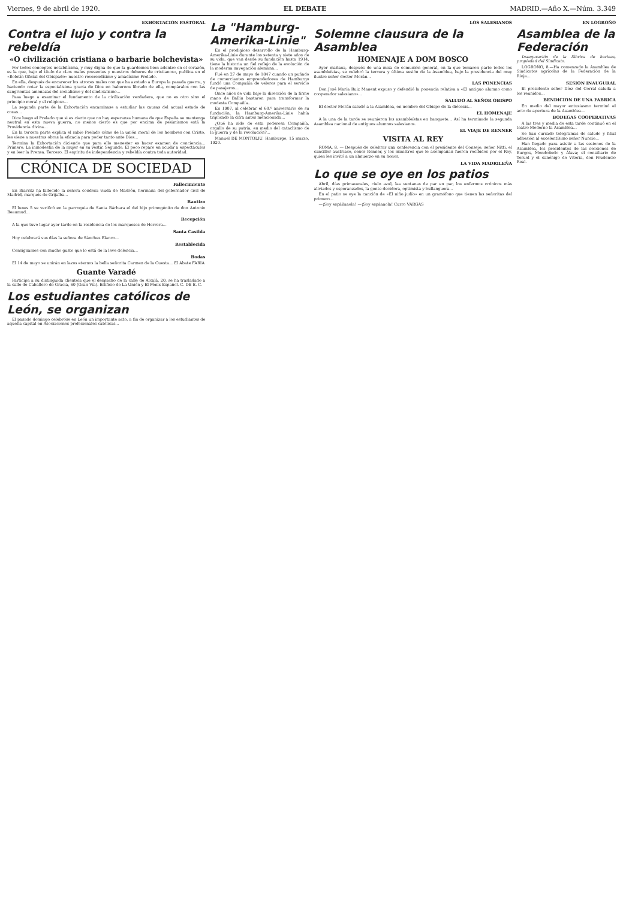Viernes, 9 de abril de 1920. EL DEBATE MADRID.—Año X.—Núm. 3.349
EXHORTACION PASTORAL
Contra el lujo y contra la rebeldía
«O civilización cristiana o barbarie bolchevista»
Por todos conceptos notabilísima, y muy digna de que la guardemos bien adentro en el corazón, es la que, bajo el título de «Los males presentes y nuestros deberes de cristianos», publica en el «Boletín Oficial del Obispado» nuestro reverendísimo y amadísimo Prelado.
En ella, después de encarecer los atroces males con que ha azotado a Europa la pasada guerra, y haciendo notar la especialísima gracia de Dios en habernos librado de ella, compáralos con las sangrientas amenazas del socialismo y del sindicalismo...
Pasa luego a examinar el fundamento de la civilización verdadera, que no es otro sino el principio moral y el religioso...
La segunda parte de la Exhortación encamínase a estudiar las causas del actual estado de cosas...
Dice luego el Prelado que si es cierto que no hay esperanza humana de que España se mantenga neutral en esta nueva guerra, no menos cierto es que por encima de pesimismos está la Providencia divina...
En la tercera parte explica el sabio Prelado cómo de la unión moral de los hombres con Cristo, les viene a nuestras obras la eficacia para poder tanto ante Dios...
Termina la Exhortación diciendo que para ello menester es hacer examen de conciencia... Primero. La inmodestia de la mujer en su vestir. Segundo. El poco reparo en acudir a espectáculos y en leer la Prensa. Tercero. El espíritu de independencia y rebeldía contra toda autoridad.
CRÓNICA DE SOCIEDAD
Fallecimiento
En Biarritz ha fallecido la señora condesa viuda de Madrón, hermana del gobernador civil de Madrid, marqués de Grijalba...
Bautizo
El lunes 5 se verificó en la parroquia de Santa Bárbara el del hijo primogénito de don Antonio Beaumud...
Recepción
A la que tuvo lugar ayer tarde en la residencia de los marqueses de Herrera...
Santa Casilda
Hoy celebrará sus días la señora de Sánchez Blanco...
Restablecida
Consignamos con mucho gusto que lo está de la leve dolencia...
Bodas
El 14 de mayo se unirán en lazos eternos la bella señorita Carmen de la Cuesta... El Abate FARIA
Guante Varadé
Participa a su distinguida clientela que el despacho de la calle de Alcalá, 20, se ha trasladado a la calle de Caballero de Gracia, 60 (Gran Vía). Edificio de La Unión y El Fénix Español. C. DE E. C.
Los estudiantes católicos de León, se organizan
El pasado domingo celebróse en León un importante acto, a fin de organizar a los estudiantes de aquella capital en Asociaciones profesionales católicas...
La "Hamburg-Amerika-Linie"
En el prodigioso desarrollo de la Hamburg-Amerika-Linie durante los setenta y siete años de su vida, que van desde su fundación hasta 1914, tiene la historia un fiel reflejo de la evolución de la moderna navegación alemana...
Fué en 27 de mayo de 1847 cuando un puñado de comerciantes emprendedores de Hamburgo fundó una Compañía de veleros para el servicio de pasajeros...
Once años de vida bajo la dirección de la firme mano de Ballin bastaron para transformar la modesta Compañía...
En 1907, al celebrar el 60.º aniversario de su fundación, la Hamburg-Amerika-Linie había triplicado la cifra antes mencionada...
¿Qué ha sido de esta poderosa Compañía, orgullo de su patria, en medio del cataclismo de la guerra y de la revolución?...
Manuel DE MONTOLIU. Hamburgo, 15 marzo, 1920.
LOS SALESIANOS
Solemne clausura de la Asamblea
HOMENAJE A DOM BOSCO
Ayer mañana, después de una misa de comunión general, en la que tomaron parte todos los asambleístas, se celebró la tercera y última sesión de la Asamblea, bajo la presidencia del muy ilustre señor doctor Morán...
LAS PONENCIAS
Don José María Ruiz Manent expuso y defendió la ponencia relativa a «El antiguo alumno como cooperador salesiano»...
SALUDO AL SEÑOR OBISPO
El doctor Morán saludó a la Asamblea, en nombre del Obispo de la diócesis...
EL HOMENAJE
A la una de la tarde se reunieron los asambleístas en banquete... Así ha terminado la segunda Asamblea nacional de antiguos alumnos salesianos.
EL VIAJE DE RENNER
VISITA AL REY
ROMA, 8. — Después de celebrar una conferencia con el presidente del Consejo, señor Nitti, el canciller austriaco, señor Renner, y los ministros que le acompañan fueron recibidos por el Rey, quien les invitó a un almuerzo en su honor.
LA VIDA MADRILEÑA
Lo que se oye en los patios
Abril, días primaverales, cielo azul, las ventanas de par en par, los enfermos crónicos más aliviados y esperanzados, la gente decidora, optimista y bullanguera...
En el patio se oye la canción de «El niño judío» en un gramófono que tienen las señoritas del primero...
—¡Soy espáñaaola! —¡Soy espáaaola! Curro VARGAS
EN LOGROÑO
Asamblea de la Federación
Inauguración de la fábrica de harinas, propiedad del Sindicato.
LOGROÑO, 8.—Ha comenzado la Asamblea de Sindicatos agrícolas de la Federación de la Rioja...
SESION INAUGURAL
El presidente señor Díez del Corral saluda a los reunidos...
BENDICION DE UNA FABRICA
En medio del mayor entusiasmo terminó el acto de apertura de la Asamblea...
BODEGAS COOPERATIVAS
A las tres y media de esta tarde continuó en el teatro Moderno la Asamblea...
Se han cursado telegramas de saludo y filial adhesión al excelentísimo señor Nuncio...
Han llegado para asistir a las sesiones de la Asamblea, los presidentes de las secciones de Burgos, Mondoñedo y Álava; el consiliario de Teruel y el canónigo de Vitoria, don Prudencio Real.